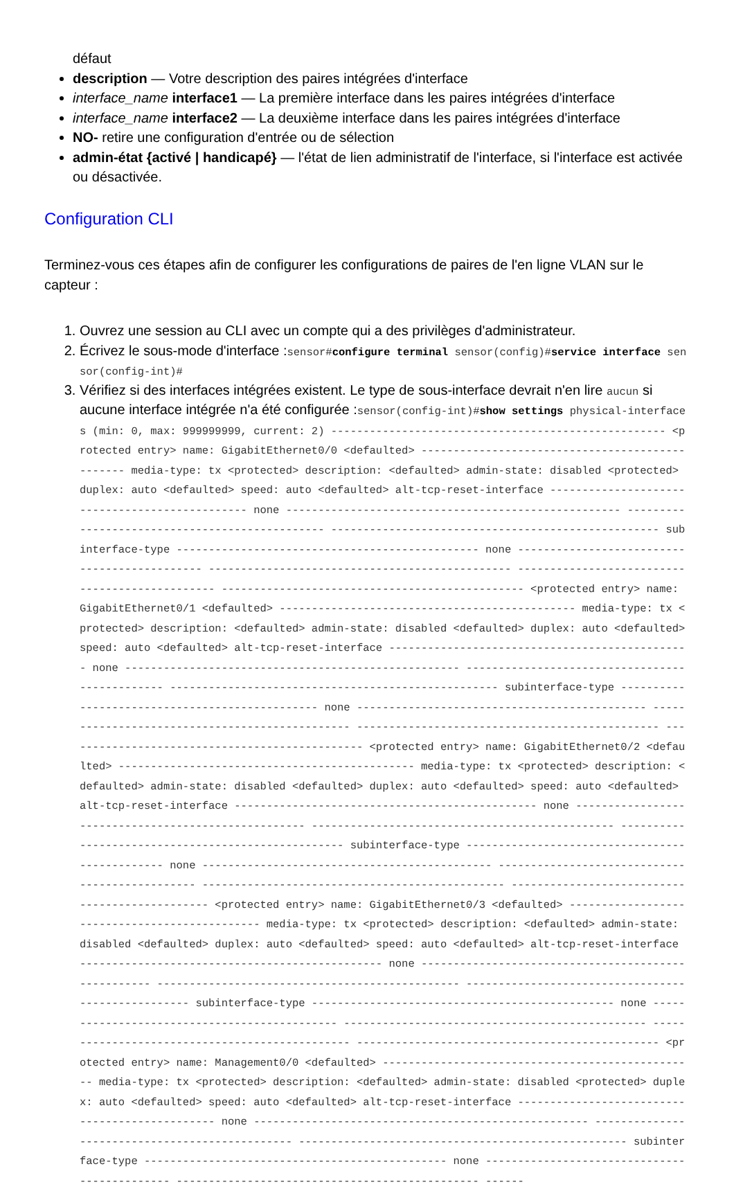défaut
description — Votre description des paires intégrées d'interface
interface_name interface1 — La première interface dans les paires intégrées d'interface
interface_name interface2 — La deuxième interface dans les paires intégrées d'interface
NO- retire une configuration d'entrée ou de sélection
admin-état {activé | handicapé} — l'état de lien administratif de l'interface, si l'interface est activée ou désactivée.
Configuration CLI
Terminez-vous ces étapes afin de configurer les configurations de paires de l'en ligne VLAN sur le capteur :
1. Ouvrez une session au CLI avec un compte qui a des privilèges d'administrateur.
2. Écrivez le sous-mode d'interface :sensor#configure terminal sensor(config)#service interface sensor(config-int)#
3. Vérifiez si des interfaces intégrées existent. Le type de sous-interface devrait n'en lire aucun si aucune interface intégrée n'a été configurée :sensor(config-int)#show settings physical-interfaces (min: 0, max: 999999999, current: 2) ---------------------------------------------------- <protected entry> name: GigabitEthernet0/0 <defaulted> ------------------------------------------------ media-type: tx <protected> description: <defaulted> admin-state: disabled <protected> duplex: auto <defaulted> speed: auto <defaulted> alt-tcp-reset-interface ----------------------------------------------- none ---------------------------------------------------- ----------------------------------------------- --------------------------------------------------- subinterface-type ----------------------------------------------- none --------------------------------------------- ----------------------------------------------- ----------------------------------------------- ----------------------------------------------- <protected entry> name: GigabitEthernet0/1 <defaulted> ---------------------------------------------- media-type: tx <protected> description: <defaulted> admin-state: disabled <defaulted> duplex: auto <defaulted> speed: auto <defaulted> alt-tcp-reset-interface ----------------------------------------------- none ---------------------------------------------------- ----------------------------------------------- --------------------------------------------------- subinterface-type ----------------------------------------------- none --------------------------------------------- ----------------------------------------------- ----------------------------------------------- ----------------------------------------------- <protected entry> name: GigabitEthernet0/2 <defaulted> ---------------------------------------------- media-type: tx <protected> description: <defaulted> admin-state: disabled <defaulted> duplex: auto <defaulted> speed: auto <defaulted> alt-tcp-reset-interface ----------------------------------------------- none ---------------------------------------------------- ----------------------------------------------- --------------------------------------------------- subinterface-type ----------------------------------------------- none --------------------------------------------- ----------------------------------------------- ----------------------------------------------- ----------------------------------------------- <protected entry> name: GigabitEthernet0/3 <defaulted> ---------------------------------------------- media-type: tx <protected> description: <defaulted> admin-state: disabled <defaulted> duplex: auto <defaulted> speed: auto <defaulted> alt-tcp-reset-interface ----------------------------------------------- none ---------------------------------------------------- ----------------------------------------------- --------------------------------------------------- subinterface-type ----------------------------------------------- none --------------------------------------------- ----------------------------------------------- ----------------------------------------------- ----------------------------------------------- <protected entry> name: Management0/0 <defaulted> ------------------------------------------------- media-type: tx <protected> description: <defaulted> admin-state: disabled <protected> duplex: auto <defaulted> speed: auto <defaulted> alt-tcp-reset-interface ----------------------------------------------- none ---------------------------------------------------- ----------------------------------------------- --------------------------------------------------- subinterface-type ----------------------------------------------- none --------------------------------------------- ----------------------------------------------- ------